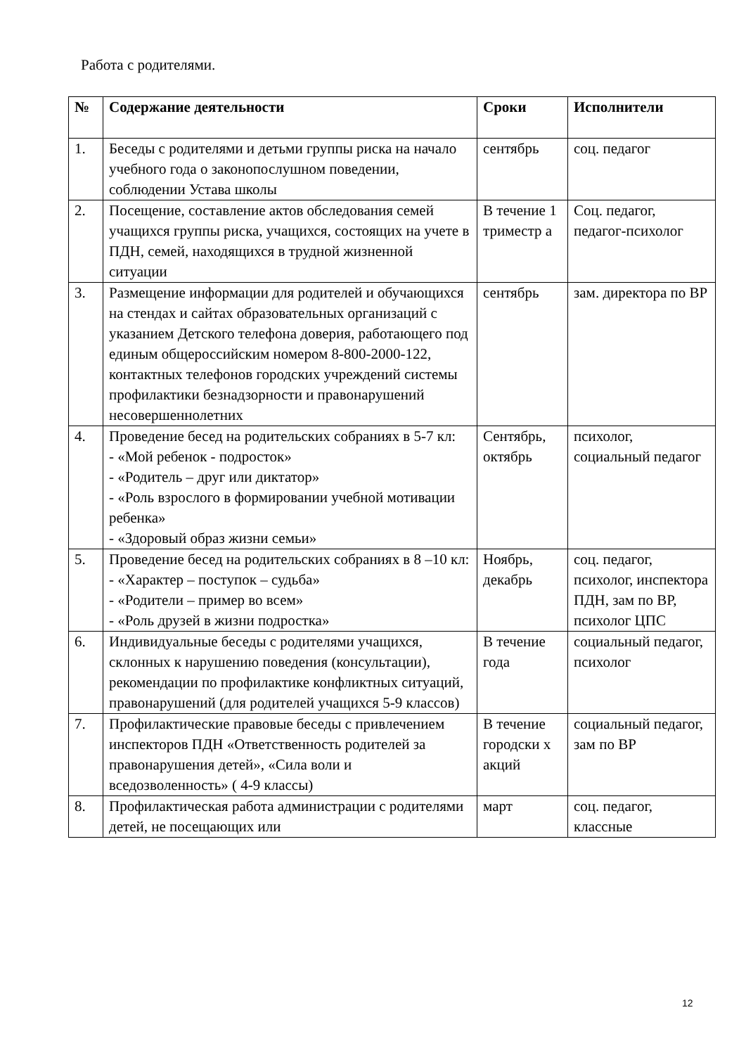Работа с родителями.
| № | Содержание деятельности | Сроки | Исполнители |
| --- | --- | --- | --- |
| 1. | Беседы с родителями и детьми группы риска на начало учебного года о законопослушном поведении, соблюдении Устава школы | сентябрь | соц. педагог |
| 2. | Посещение, составление актов обследования семей учащихся группы риска, учащихся, состоящих на учете в ПДН, семей, находящихся в трудной жизненной ситуации | В течение 1 триместр а | Соц. педагог, педагог-психолог |
| 3. | Размещение информации для родителей и обучающихся на стендах и сайтах образовательных организаций с указанием Детского телефона доверия, работающего под единым общероссийским номером 8-800-2000-122, контактных телефонов городских учреждений системы профилактики безнадзорности и правонарушений несовершеннолетних | сентябрь | зам. директора по ВР |
| 4. | Проведение бесед на родительских собраниях в 5-7 кл: - «Мой ребенок - подросток» - «Родитель – друг или диктатор» - «Роль взрослого в формировании учебной мотивации ребенка» - «Здоровый образ жизни семьи» | Сентябрь, октябрь | психолог, социальный педагог |
| 5. | Проведение бесед на родительских собраниях в 8 –10 кл: - «Характер – поступок – судьба» - «Родители – пример во всем» - «Роль друзей в жизни подростка» | Ноябрь, декабрь | соц. педагог, психолог, инспектора ПДН, зам по ВР, психолог ЦПС |
| 6. | Индивидуальные беседы с родителями учащихся, склонных к нарушению поведения (консультации), рекомендации по профилактике конфликтных ситуаций, правонарушений (для родителей учащихся 5-9 классов) | В течение года | социальный педагог, психолог |
| 7. | Профилактические правовые беседы с привлечением инспекторов ПДН «Ответственность родителей за правонарушения детей», «Сила воли и вседозволенность» ( 4-9 классы) | В течение городски х акций | социальный педагог, зам по ВР |
| 8. | Профилактическая работа администрации с родителями детей, не посещающих или | март | соц. педагог, классные |
12